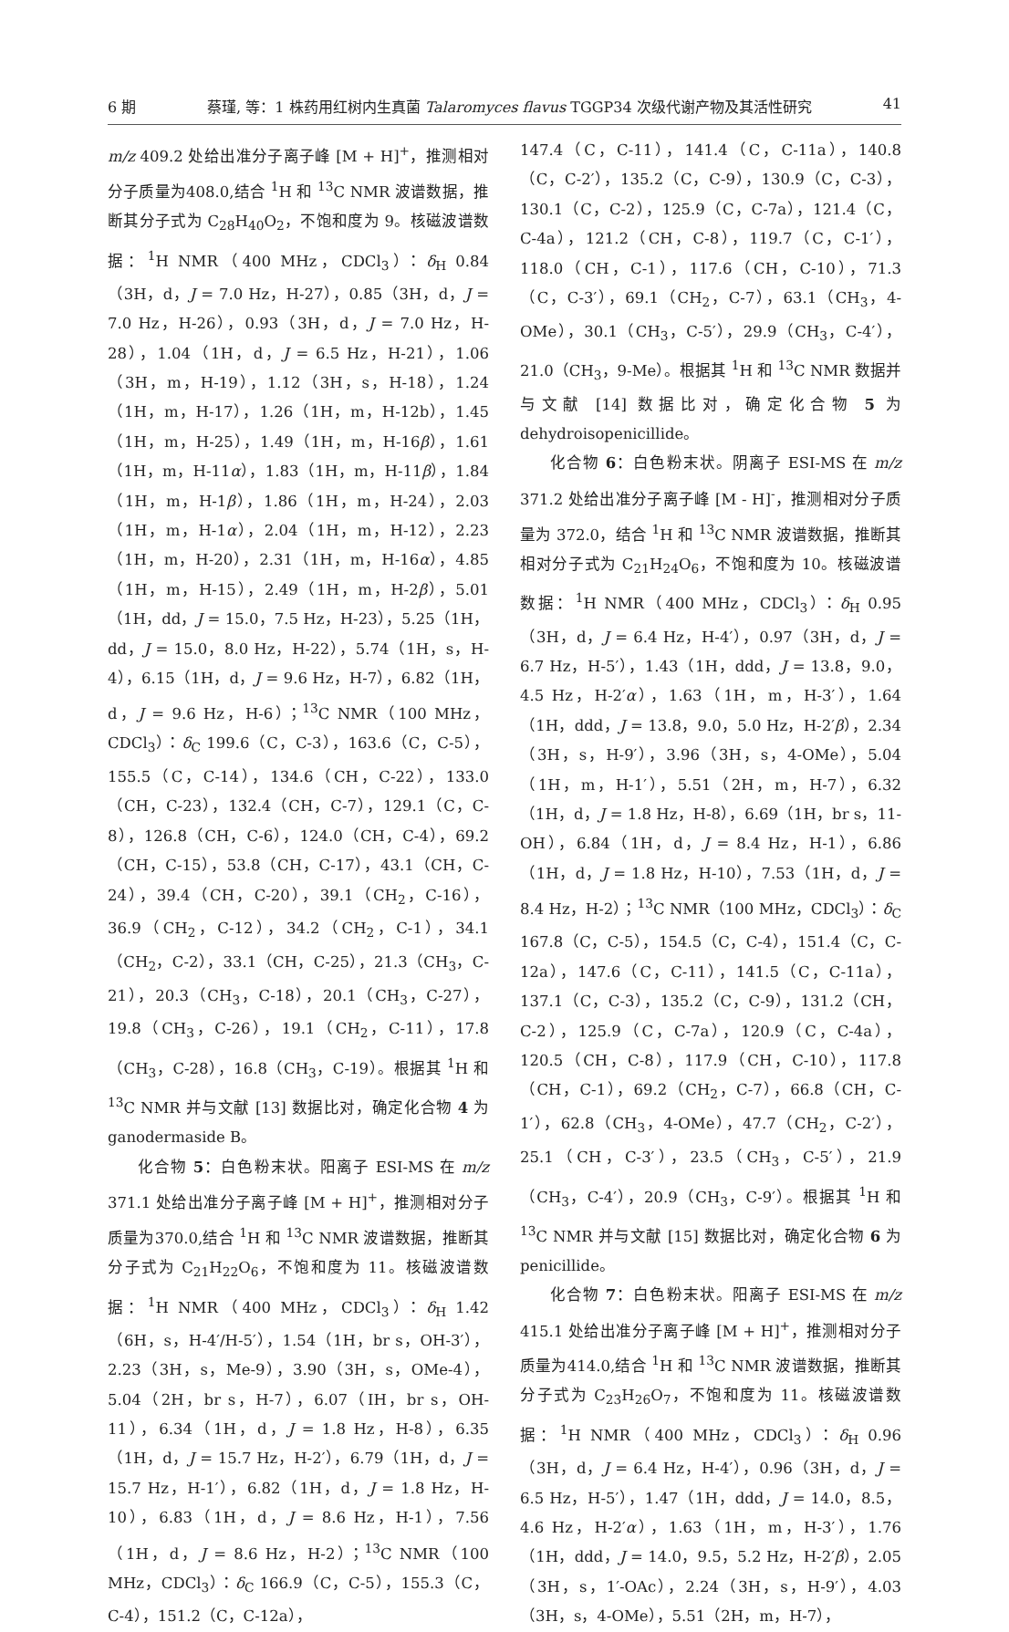6 期 蔡瑾, 等：1 株药用红树内生真菌 Talaromyces flavus TGGP34 次级代谢产物及其活性研究 41
m/z 409.2 处给出准分子离子峰 [M + H]<sup>+</sup>，推测相对分子质量为408.0,结合 <sup>1</sup>H 和 <sup>13</sup>C NMR 波谱数据，推断其分子式为 C<sub>28</sub>H<sub>40</sub>O<sub>2</sub>，不饱和度为 9。核磁波谱数据：<sup>1</sup>H NMR（400 MHz，CDCl<sub>3</sub>）：δ<sub>H</sub> 0.84（3H，d，J = 7.0 Hz，H-27），0.85（3H，d，J = 7.0 Hz，H-26），0.93（3H，d，J = 7.0 Hz，H-28），1.04（1H，d，J = 6.5 Hz，H-21），1.06（3H，m，H-19），1.12（3H，s，H-18），1.24（1H，m，H-17），1.26（1H，m，H-12b），1.45（1H，m，H-25），1.49（1H，m，H-16β），1.61（1H，m，H-11α），1.83（1H，m，H-11β），1.84（1H，m，H-1β），1.86（1H，m，H-24），2.03（1H，m，H-1α），2.04（1H，m，H-12），2.23（1H，m，H-20），2.31（1H，m，H-16α），4.85（1H，m，H-15），2.49（1H，m，H-2β），5.01（1H，dd，J = 15.0，7.5 Hz，H-23），5.25（1H，dd，J = 15.0，8.0 Hz，H-22），5.74（1H，s，H-4），6.15（1H，d，J = 9.6 Hz，H-7），6.82（1H，d，J = 9.6 Hz，H-6）；<sup>13</sup>C NMR（100 MHz，CDCl<sub>3</sub>）：δ<sub>C</sub> 199.6（C，C-3），163.6（C，C-5），155.5（C，C-14），134.6（CH，C-22），133.0（CH，C-23），132.4（CH，C-7），129.1（C，C-8），126.8（CH，C-6），124.0（CH，C-4），69.2（CH，C-15），53.8（CH，C-17），43.1（CH，C-24），39.4（CH，C-20），39.1（CH<sub>2</sub>，C-16），36.9（CH<sub>2</sub>，C-12），34.2（CH<sub>2</sub>，C-1），34.1（CH<sub>2</sub>，C-2），33.1（CH，C-25），21.3（CH<sub>3</sub>，C-21），20.3（CH<sub>3</sub>，C-18），20.1（CH<sub>3</sub>，C-27），19.8（CH<sub>3</sub>，C-26），19.1（CH<sub>2</sub>，C-11），17.8（CH<sub>3</sub>，C-28），16.8（CH<sub>3</sub>，C-19）。根据其 <sup>1</sup>H 和 <sup>13</sup>C NMR 并与文献 [13] 数据比对，确定化合物 4 为 ganodermaside B。
化合物 5：白色粉末状。阳离子 ESI-MS 在 m/z 371.1 处给出准分子离子峰 [M + H]<sup>+</sup>，推测相对分子质量为370.0,结合 <sup>1</sup>H 和 <sup>13</sup>C NMR 波谱数据，推断其分子式为 C<sub>21</sub>H<sub>22</sub>O<sub>6</sub>，不饱和度为 11。核磁波谱数据：<sup>1</sup>H NMR（400 MHz，CDCl<sub>3</sub>）：δ<sub>H</sub> 1.42（6H，s，H-4′/H-5′），1.54（1H，br s，OH-3′），2.23（3H，s，Me-9），3.90（3H，s，OMe-4），5.04（2H，br s，H-7），6.07（IH，br s，OH-11），6.34（1H，d，J = 1.8 Hz，H-8），6.35（1H，d，J = 15.7 Hz，H-2′），6.79（1H，d，J = 15.7 Hz，H-1′），6.82（1H，d，J = 1.8 Hz，H-10），6.83（1H，d，J = 8.6 Hz，H-1），7.56（1H，d，J = 8.6 Hz，H-2）；<sup>13</sup>C NMR（100 MHz，CDCl<sub>3</sub>）：δ<sub>C</sub> 166.9（C，C-5），155.3（C，C-4），151.2（C，C-12a），
147.4（C，C-11），141.4（C，C-11a），140.8（C，C-2′），135.2（C，C-9），130.9（C，C-3），130.1（C，C-2），125.9（C，C-7a），121.4（C，C-4a），121.2（CH，C-8），119.7（C，C-1′），118.0（CH，C-1），117.6（CH，C-10），71.3（C，C-3′），69.1（CH<sub>2</sub>，C-7），63.1（CH<sub>3</sub>，4-OMe），30.1（CH<sub>3</sub>，C-5′），29.9（CH<sub>3</sub>，C-4′），21.0（CH<sub>3</sub>，9-Me）。根据其 <sup>1</sup>H 和 <sup>13</sup>C NMR 数据并与文献 [14] 数据比对，确定化合物 5 为 dehydroisopenicillide。
化合物 6：白色粉末状。阴离子 ESI-MS 在 m/z 371.2 处给出准分子离子峰 [M - H]<sup>-</sup>，推测相对分子质量为 372.0，结合 <sup>1</sup>H 和 <sup>13</sup>C NMR 波谱数据，推断其相对分子式为 C<sub>21</sub>H<sub>24</sub>O<sub>6</sub>，不饱和度为 10。核磁波谱数据：<sup>1</sup>H NMR（400 MHz，CDCl<sub>3</sub>）：δ<sub>H</sub> 0.95（3H，d，J = 6.4 Hz，H-4′），0.97（3H，d，J = 6.7 Hz，H-5′），1.43（1H，ddd，J = 13.8，9.0，4.5 Hz，H-2′α），1.63（1H，m，H-3′），1.64（1H，ddd，J = 13.8，9.0，5.0 Hz，H-2′β），2.34（3H，s，H-9′），3.96（3H，s，4-OMe），5.04（1H，m，H-1′），5.51（2H，m，H-7），6.32（1H，d，J = 1.8 Hz，H-8），6.69（1H，br s，11-OH），6.84（1H，d，J = 8.4 Hz，H-1），6.86（1H，d，J = 1.8 Hz，H-10），7.53（1H，d，J = 8.4 Hz，H-2）；<sup>13</sup>C NMR（100 MHz，CDCl<sub>3</sub>）：δ<sub>C</sub> 167.8（C，C-5），154.5（C，C-4），151.4（C，C-12a），147.6（C，C-11），141.5（C，C-11a），137.1（C，C-3），135.2（C，C-9），131.2（CH，C-2），125.9（C，C-7a），120.9（C，C-4a），120.5（CH，C-8），117.9（CH，C-10），117.8（CH，C-1），69.2（CH<sub>2</sub>，C-7），66.8（CH，C-1′），62.8（CH<sub>3</sub>，4-OMe），47.7（CH<sub>2</sub>，C-2′），25.1（CH，C-3′），23.5（CH<sub>3</sub>，C-5′），21.9（CH<sub>3</sub>，C-4′），20.9（CH<sub>3</sub>，C-9′）。根据其 <sup>1</sup>H 和 <sup>13</sup>C NMR 并与文献 [15] 数据比对，确定化合物 6 为 penicillide。
化合物 7：白色粉末状。阳离子 ESI-MS 在 m/z 415.1 处给出准分子离子峰 [M + H]<sup>+</sup>，推测相对分子质量为414.0,结合 <sup>1</sup>H 和 <sup>13</sup>C NMR 波谱数据，推断其分子式为 C<sub>23</sub>H<sub>26</sub>O<sub>7</sub>，不饱和度为 11。核磁波谱数据：<sup>1</sup>H NMR（400 MHz，CDCl<sub>3</sub>）：δ<sub>H</sub> 0.96（3H，d，J = 6.4 Hz，H-4′），0.96（3H，d，J = 6.5 Hz，H-5′），1.47（1H，ddd，J = 14.0，8.5，4.6 Hz，H-2′α），1.63（1H，m，H-3′），1.76（1H，ddd，J = 14.0，9.5，5.2 Hz，H-2′β），2.05（3H，s，1′-OAc），2.24（3H，s，H-9′），4.03（3H，s，4-OMe），5.51（2H，m，H-7），